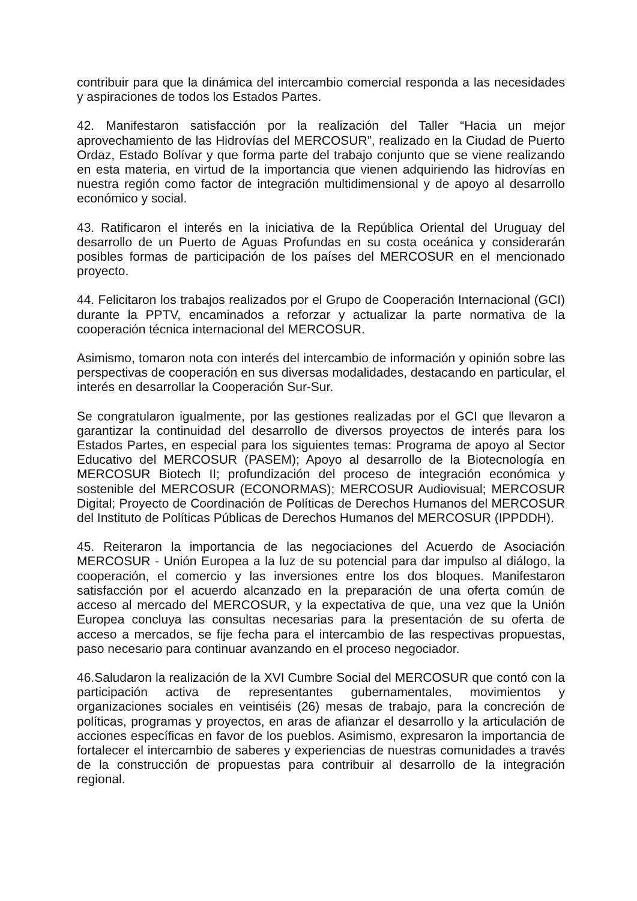contribuir para que la dinámica del intercambio comercial responda a las necesidades y aspiraciones de todos los Estados Partes.
42. Manifestaron satisfacción por la realización del Taller “Hacia un mejor aprovechamiento de las Hidrovías del MERCOSUR”, realizado en la Ciudad de Puerto Ordaz, Estado Bolívar y que forma parte del trabajo conjunto que se viene realizando en esta materia, en virtud de la importancia que vienen adquiriendo las hidrovías en nuestra región como factor de integración multidimensional y de apoyo al desarrollo económico y social.
43. Ratificaron el interés en la iniciativa de la República Oriental del Uruguay del desarrollo de un Puerto de Aguas Profundas en su costa oceánica y considerarán posibles formas de participación de los países del MERCOSUR en el mencionado proyecto.
44. Felicitaron los trabajos realizados por el Grupo de Cooperación Internacional (GCI) durante la PPTV, encaminados a reforzar y actualizar la parte normativa de la cooperación técnica internacional del MERCOSUR.
Asimismo, tomaron nota con interés del intercambio de información y opinión sobre las perspectivas de cooperación en sus diversas modalidades, destacando en particular, el interés en desarrollar la Cooperación Sur-Sur.
Se congratularon igualmente, por las gestiones realizadas por el GCI que llevaron a garantizar la continuidad del desarrollo de diversos proyectos de interés para los Estados Partes, en especial para los siguientes temas: Programa de apoyo al Sector Educativo del MERCOSUR (PASEM); Apoyo al desarrollo de la Biotecnología en MERCOSUR Biotech II; profundización del proceso de integración económica y sostenible del MERCOSUR (ECONORMAS); MERCOSUR Audiovisual; MERCOSUR Digital; Proyecto de Coordinación de Políticas de Derechos Humanos del MERCOSUR del Instituto de Políticas Públicas de Derechos Humanos del MERCOSUR (IPPDDH).
45. Reiteraron la importancia de las negociaciones del Acuerdo de Asociación MERCOSUR - Unión Europea a la luz de su potencial para dar impulso al diálogo, la cooperación, el comercio y las inversiones entre los dos bloques. Manifestaron satisfacción por el acuerdo alcanzado en la preparación de una oferta común de acceso al mercado del MERCOSUR, y la expectativa de que, una vez que la Unión Europea concluya las consultas necesarias para la presentación de su oferta de acceso a mercados, se fije fecha para el intercambio de las respectivas propuestas, paso necesario para continuar avanzando en el proceso negociador.
46.Saludaron la realización de la XVI Cumbre Social del MERCOSUR que contó con la participación activa de representantes gubernamentales, movimientos y organizaciones sociales en veintiséis (26) mesas de trabajo, para la concreción de políticas, programas y proyectos, en aras de afianzar el desarrollo y la articulación de acciones específicas en favor de los pueblos. Asimismo, expresaron la importancia de fortalecer el intercambio de saberes y experiencias de nuestras comunidades a través de la construcción de propuestas para contribuir al desarrollo de la integración regional.